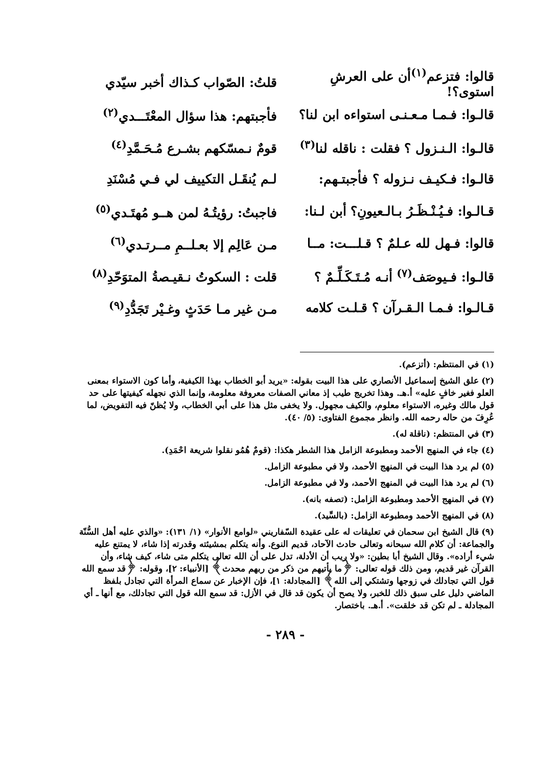قالوا: فتزعم<sup>(١)</sup>أن على العرشِ استوى؟! قلتُ: الصّواب كـذاك أخبر سيّدي
قالـوا: فـمـا مـعـنـى استواءه ابن لنا؟ فأجبتهم: هذا سؤال المعْتَـــدي<sup>(٢)</sup>
قالـوا: الـنـزول ؟ فقلت : ناقله لنا<sup>(٣)</sup> قومٌ نـمسّكهم بشـرع مُـحَـمَّدِ<sup>(٤)</sup>
قالـوا: فـكيـف نـزوله ؟ فأجبتـهم: لـم يُنقَـل التكييف لي فـي مُسْنَدِ
قـالـوا: فـيُـنْـظَـرُ بـالـعيونِ؟ أبن لـنا: فاجبتُ: رؤيتُـهُ لمن هــو مُهتَـدي<sup>(٥)</sup>
قالوا: فـهل لله عـلمٌ ؟ قـلـــت: مــا مـن عَالِم إلا بعـلــمِ مــرتـدي<sup>(٦)</sup>
قالـوا: فـيوصَف<sup>(٧)</sup> أنـه مُـتَـكَـلِّـمٌ ؟ قلت : السكوتُ نـقيـصةُ المتوَحّدِ<sup>(٨)</sup>
قـالـوا: فـمـا الـقـرآن ؟ قـلـت كلامه مـن غير مـا حَدَثٍ وغـيْر تَجَدُّدِ<sup>(٩)</sup>
(١) في المنتظم: (أتزعم).
(٢) علق الشيخ إسماعيل الأنصاري على هذا البيت بقوله: «يريد أبو الخطاب بهذا الكيفية، وأما كون الاستواء بمعنى العلو فغير خافٍ عليه» أ.هـ. وهذا تخريج طيب إذ معاني الصفات معروفة معلومة، وإنما الذي نجهله كيفيتها على حد قول مالك وغيره، الاستواء معلوم، والكيف مجهول. ولا يخفى مثل هذا على أبي الخطاب، ولا يُظنّ فيه التفويض، لما عُرِفَ من حاله رحمه الله. وانظر مجموع الفتاوى: (٥/ ٤٠).
(٣) في المنتظم: (ناقلة له).
(٤) جاء في المنهج الأحمد ومطبوعة الزامل هذا الشطر هكذا: (قومٌ هُمُو نقلوا شريعة احْمَدِ).
(٥) لم يرد هذا البيت في المنهج الأحمد، ولا في مطبوعة الزامل.
(٦) لم يرد هذا البيت في المنهج الأحمد، ولا في مطبوعة الزامل.
(٧) في المنهج الأحمد ومطبوعة الزامل: (تصفه بانه).
(٨) في المنهج الأحمد ومطبوعة الزامل: (بالسِّيد).
(٩) قال الشيخ ابن سحمان في تعليقات له على عقيدة السّفاريني «لوامع الأنوار» (١/ ١٣١): «والذي عليه أهل السُّنّة والجماعة: أن كلام الله سبحانه وتعالى حادث الآحاد، قديم النوع. وأنه يتكلم بمشيئته وقدرته إذا شاء، لا يمتنع عليه شيء أراده». وقال الشيخ أبا بطين: «ولا ريب أن الأدلة، تدل على أن الله تعالى يتكلم متى شاء، كيف شاء، وأن القرآن غير قديم، ومن ذلك قوله تعالى: ﴿ما يأتيهم من ذكر من ربهم محدث﴾ [الأنبياء: ٢]، وقوله: ﴿قد سمع الله قول التي تجادلك في زوجها وتشتكي إلى الله﴾ [المجادلة: ١]، فإن الإخبار عن سماع المرأة التي تجادل بلفظ الماضي دليل على سبق ذلك للخبر، ولا يصح أن يكون قد قال في الأزل: قد سمع الله قول التي تجادلك، مع أنها ـ أي المجادلة ـ لم تكن قد خلقت». أ.هـ. باختصار.
- ٢٨٩ -